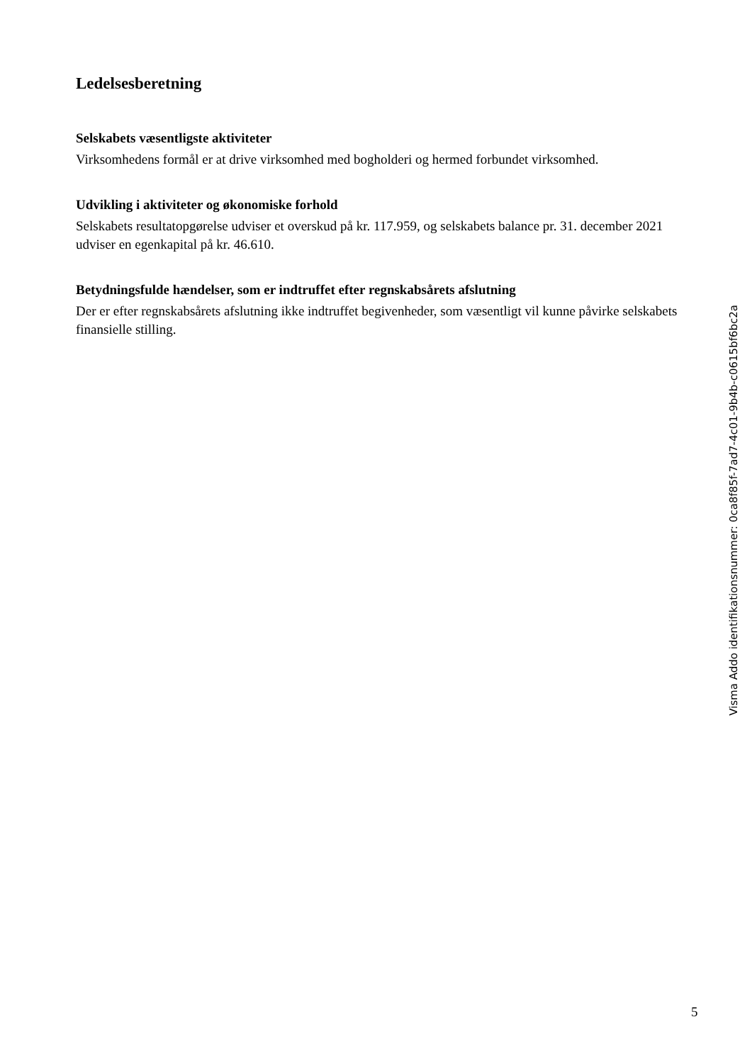Ledelsesberetning
Selskabets væsentligste aktiviteter
Virksomhedens formål er at drive virksomhed med bogholderi og hermed forbundet virksomhed.
Udvikling i aktiviteter og økonomiske forhold
Selskabets resultatopgørelse udviser et overskud på kr. 117.959, og selskabets balance pr. 31. december 2021 udviser en egenkapital på kr. 46.610.
Betydningsfulde hændelser, som er indtruffet efter regnskabsårets afslutning
Der er efter regnskabsårets afslutning ikke indtruffet begivenheder, som væsentligt vil kunne påvirke selskabets finansielle stilling.
Visma Addo identifikationsnummer: 0ca8f85f-7ad7-4c01-9b4b-c0615bf6bc2a
5